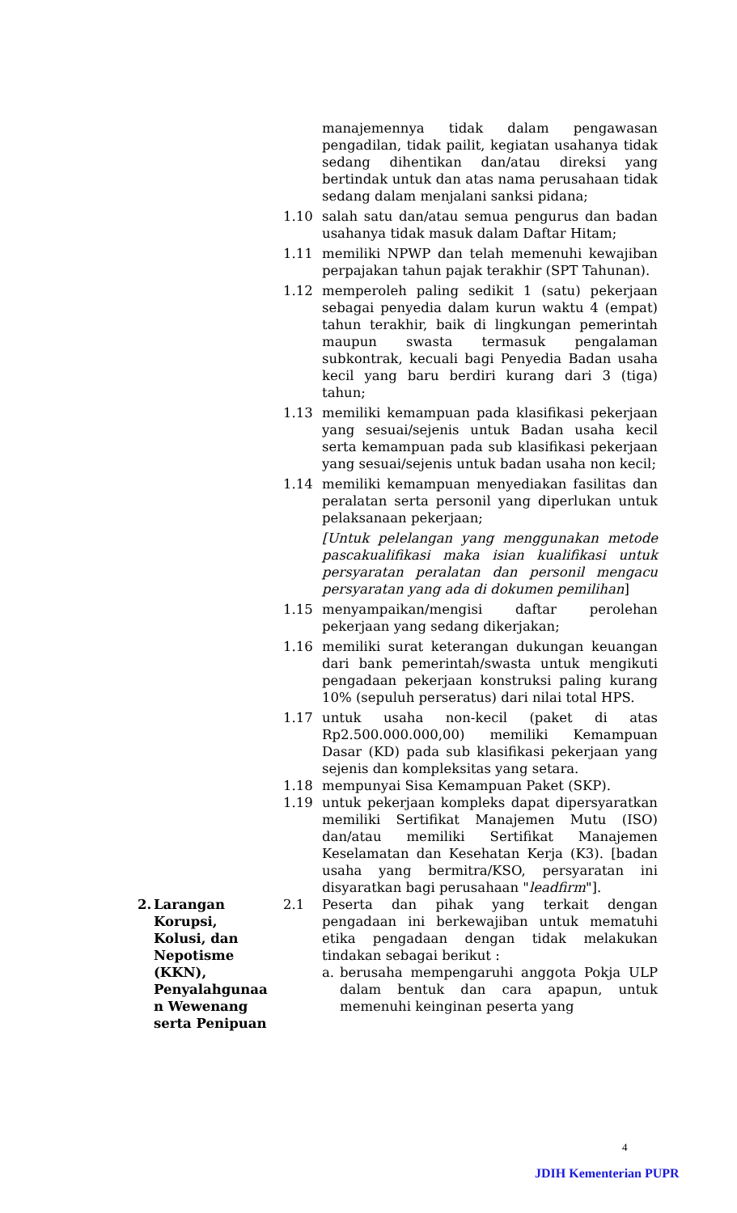manajemennya tidak dalam pengawasan pengadilan, tidak pailit, kegiatan usahanya tidak sedang dihentikan dan/atau direksi yang bertindak untuk dan atas nama perusahaan tidak sedang dalam menjalani sanksi pidana;
1.10 salah satu dan/atau semua pengurus dan badan usahanya tidak masuk dalam Daftar Hitam;
1.11 memiliki NPWP dan telah memenuhi kewajiban perpajakan tahun pajak terakhir (SPT Tahunan).
1.12 memperoleh paling sedikit 1 (satu) pekerjaan sebagai penyedia dalam kurun waktu 4 (empat) tahun terakhir, baik di lingkungan pemerintah maupun swasta termasuk pengalaman subkontrak, kecuali bagi Penyedia Badan usaha kecil yang baru berdiri kurang dari 3 (tiga) tahun;
1.13 memiliki kemampuan pada klasifikasi pekerjaan yang sesuai/sejenis untuk Badan usaha kecil serta kemampuan pada sub klasifikasi pekerjaan yang sesuai/sejenis untuk badan usaha non kecil;
1.14 memiliki kemampuan menyediakan fasilitas dan peralatan serta personil yang diperlukan untuk pelaksanaan pekerjaan;
[Untuk pelelangan yang menggunakan metode pascakualifikasi maka isian kualifikasi untuk persyaratan peralatan dan personil mengacu persyaratan yang ada di dokumen pemilihan]
1.15 menyampaikan/mengisi daftar perolehan pekerjaan yang sedang dikerjakan;
1.16 memiliki surat keterangan dukungan keuangan dari bank pemerintah/swasta untuk mengikuti pengadaan pekerjaan konstruksi paling kurang 10% (sepuluh perseratus) dari nilai total HPS.
1.17 untuk usaha non-kecil (paket di atas Rp2.500.000.000,00) memiliki Kemampuan Dasar (KD) pada sub klasifikasi pekerjaan yang sejenis dan kompleksitas yang setara.
1.18 mempunyai Sisa Kemampuan Paket (SKP).
1.19 untuk pekerjaan kompleks dapat dipersyaratkan memiliki Sertifikat Manajemen Mutu (ISO) dan/atau memiliki Sertifikat Manajemen Keselamatan dan Kesehatan Kerja (K3). [badan usaha yang bermitra/KSO, persyaratan ini disyaratkan bagi perusahaan "leadfirm"].
2. Larangan Korupsi, Kolusi, dan Nepotisme (KKN), Penyalahgunaa n Wewenang serta Penipuan
2.1 Peserta dan pihak yang terkait dengan pengadaan ini berkewajiban untuk mematuhi etika pengadaan dengan tidak melakukan tindakan sebagai berikut :
a. berusaha mempengaruhi anggota Pokja ULP dalam bentuk dan cara apapun, untuk memenuhi keinginan peserta yang
4
JDIH Kementerian PUPR